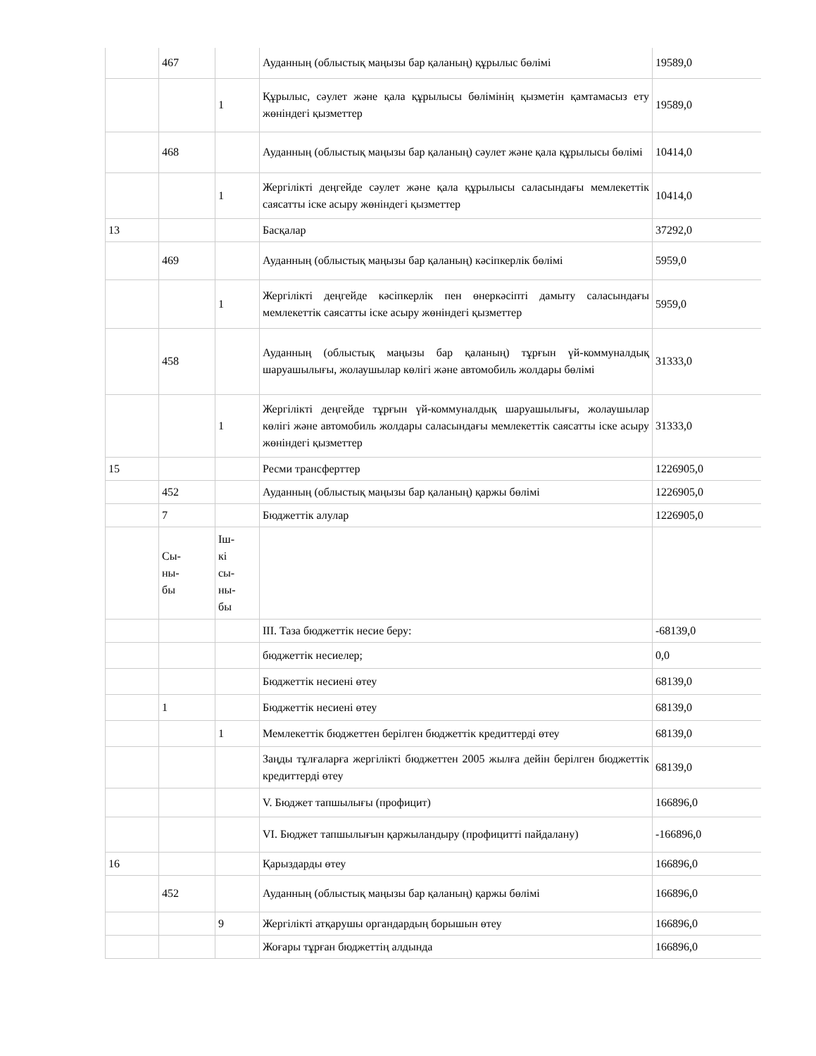| | 467 | | Ауданның (облыстық маңызы бар қаланың) құрылыс бөлімі | 19589,0 |
| | | 1 | Құрылыс, сәулет және қала құрылысы бөлімінің қызметін қамтамасыз ету жөніндегі қызметтер | 19589,0 |
| | 468 | | Ауданның (облыстық маңызы бар қаланың) сәулет және қала құрылысы бөлімі | 10414,0 |
| | | 1 | Жергілікті деңгейде сәулет және қала құрылысы саласындағы мемлекеттік саясатты іске асыру жөніндегі қызметтер | 10414,0 |
| 13 | | | Басқалар | 37292,0 |
| | 469 | | Ауданның (облыстық маңызы бар қаланың) кәсіпкерлік бөлімі | 5959,0 |
| | | 1 | Жергілікті деңгейде кәсіпкерлік пен өнеркәсіпті дамыту саласындағы мемлекеттік саясатты іске асыру жөніндегі қызметтер | 5959,0 |
| | 458 | | Ауданның (облыстық маңызы бар қаланың) тұрғын үй-коммуналдық шаруашылығы, жолаушылар көлігі және автомобиль жолдары бөлімі | 31333,0 |
| | | 1 | Жергілікті деңгейде тұрғын үй-коммуналдық шаруашылығы, жолаушылар көлігі және автомобиль жолдары саласындағы мемлекеттік саясатты іске асыру жөніндегі қызметтер | 31333,0 |
| 15 | | | Ресми трансферттер | 1226905,0 |
| | 452 | | Ауданның (облыстық маңызы бар қаланың) қаржы бөлімі | 1226905,0 |
| | 7 | | Бюджеттік алулар | 1226905,0 |
| | Сы- ны- бы | Іш- кі сы- ны- бы | | |
| | | | III. Таза бюджеттік несие беру: | -68139,0 |
| | | | бюджеттік несиелер; | 0,0 |
| | | | Бюджеттік несиені өтеу | 68139,0 |
| | 1 | | Бюджеттік несиені өтеу | 68139,0 |
| | | 1 | Мемлекеттік бюджеттен берілген бюджеттік кредиттерді өтеу | 68139,0 |
| | | | Заңды тұлғаларға жергілікті бюджеттен 2005 жылға дейін берілген бюджеттік кредиттерді өтеу | 68139,0 |
| | | | V. Бюджет тапшылығы (профицит) | 166896,0 |
| | | | VI. Бюджет тапшылығын қаржыландыру (профицитті пайдалану) | -166896,0 |
| 16 | | | Қарыздарды өтеу | 166896,0 |
| | 452 | | Ауданның (облыстық маңызы бар қаланың) қаржы бөлімі | 166896,0 |
| | | 9 | Жергілікті атқарушы органдардың борышын өтеу | 166896,0 |
| | | | Жоғары тұрған бюджеттің алдында | 166896,0 |